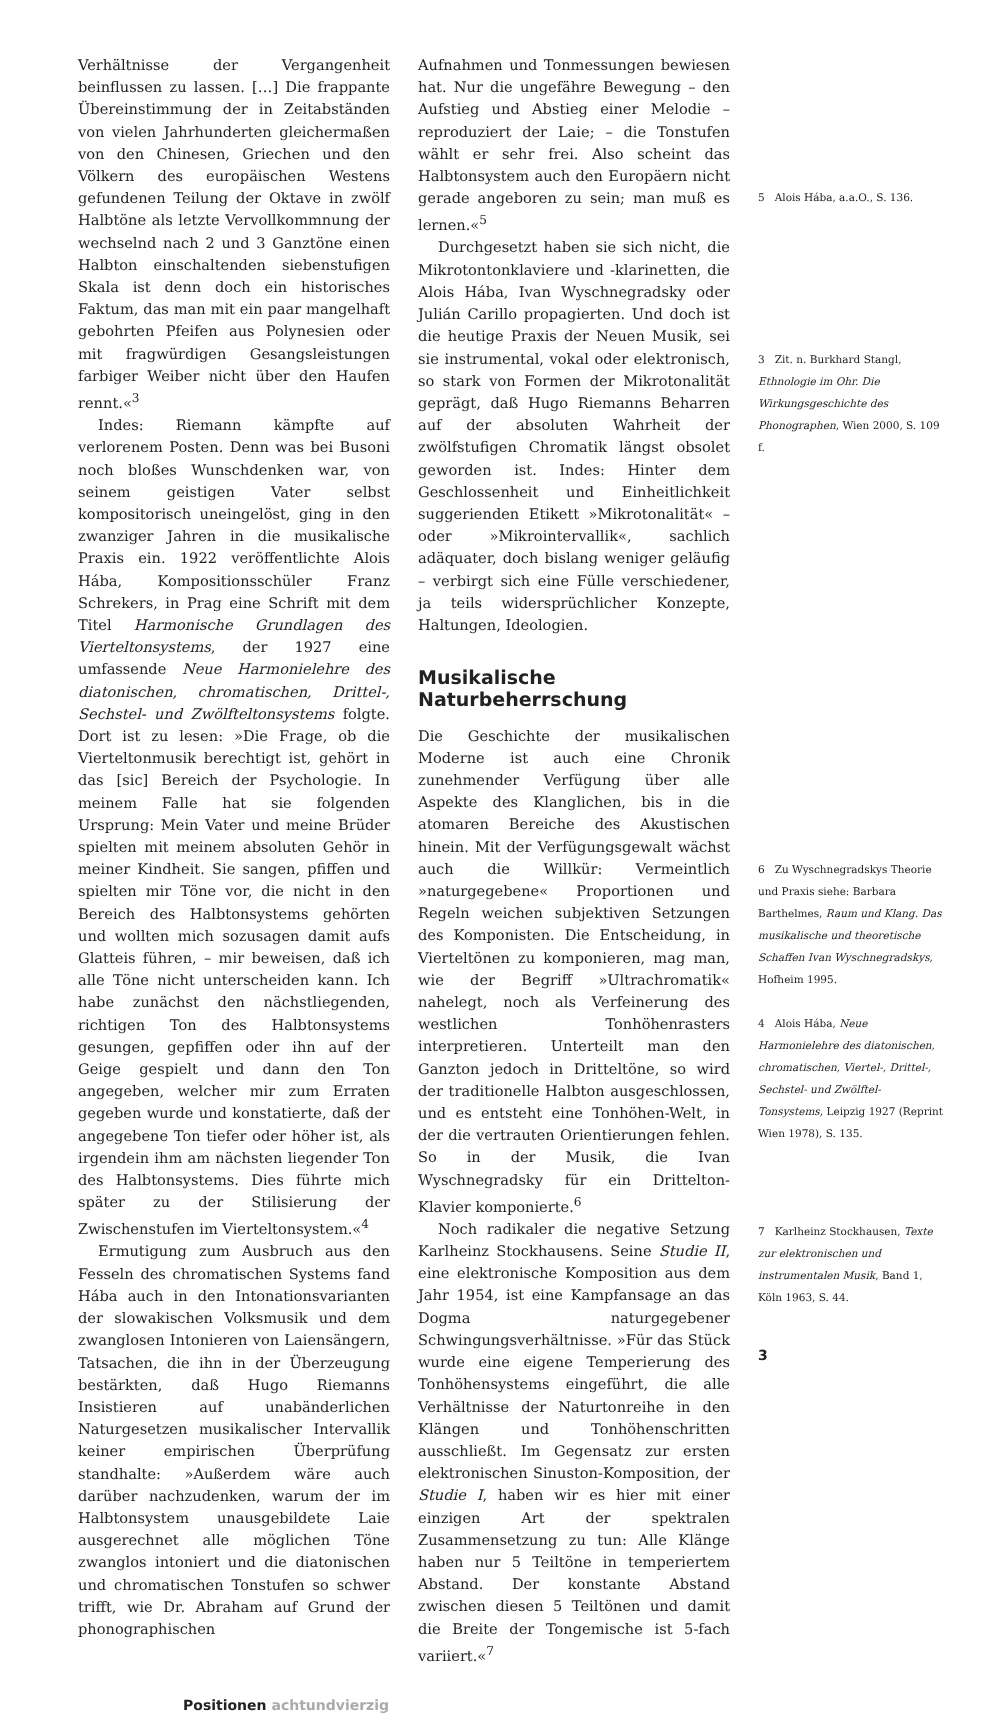Verhältnisse der Vergangenheit beinflussen zu lassen. […] Die frappante Übereinstimmung der in Zeitabständen von vielen Jahrhunderten gleichermaßen von den Chinesen, Griechen und den Völkern des europäischen Westens gefundenen Teilung der Oktave in zwölf Halbtöne als letzte Vervollkommnung der wechselnd nach 2 und 3 Ganztöne einen Halbton einschaltenden siebenstufigen Skala ist denn doch ein historisches Faktum, das man mit ein paar mangelhaft gebohrten Pfeifen aus Polynesien oder mit fragwürdigen Gesangsleistungen farbiger Weiber nicht über den Haufen rennt.«<sup>3</sup>
Indes: Riemann kämpfte auf verlorenem Posten. Denn was bei Busoni noch bloßes Wunschdenken war, von seinem geistigen Vater selbst kompositorisch uneingelöst, ging in den zwanziger Jahren in die musikalische Praxis ein. 1922 veröffentlichte Alois Hába, Kompositionsschüler Franz Schrekers, in Prag eine Schrift mit dem Titel Harmonische Grundlagen des Vierteltonsystems, der 1927 eine umfassende Neue Harmonielehre des diatonischen, chromatischen, Drittel-, Sechstel- und Zwölfteltonsystems folgte. Dort ist zu lesen: »Die Frage, ob die Vierteltonmusik berechtigt ist, gehört in das [sic] Bereich der Psychologie. In meinem Falle hat sie folgenden Ursprung: Mein Vater und meine Brüder spielten mit meinem absoluten Gehör in meiner Kindheit. Sie sangen, pfiffen und spielten mir Töne vor, die nicht in den Bereich des Halbtonsystems gehörten und wollten mich sozusagen damit aufs Glatteis führen, – mir beweisen, daß ich alle Töne nicht unterscheiden kann. Ich habe zunächst den nächstliegenden, richtigen Ton des Halbtonsystems gesungen, gepfiffen oder ihn auf der Geige gespielt und dann den Ton angegeben, welcher mir zum Erraten gegeben wurde und konstatierte, daß der angegebene Ton tiefer oder höher ist, als irgendein ihm am nächsten liegender Ton des Halbtonsystems. Dies führte mich später zu der Stilisierung der Zwischenstufen im Vierteltonsystem.«<sup>4</sup>
Ermutigung zum Ausbruch aus den Fesseln des chromatischen Systems fand Hába auch in den Intonationsvarianten der slowakischen Volksmusik und dem zwanglosen Intonieren von Laiensängern, Tatsachen, die ihn in der Überzeugung bestärkten, daß Hugo Riemanns Insistieren auf unabänderlichen Naturgesetzen musikalischer Intervallik keiner empirischen Überprüfung standhalte: »Außerdem wäre auch darüber nachzudenken, warum der im Halbtonsystem unausgebildete Laie ausgerechnet alle möglichen Töne zwanglos intoniert und die diatonischen und chromatischen Tonstufen so schwer trifft, wie Dr. Abraham auf Grund der phonographischen
Aufnahmen und Tonmessungen bewiesen hat. Nur die ungefähre Bewegung – den Aufstieg und Abstieg einer Melodie – reproduziert der Laie; – die Tonstufen wählt er sehr frei. Also scheint das Halbtonsystem auch den Europäern nicht gerade angeboren zu sein; man muß es lernen.«<sup>5</sup>
Durchgesetzt haben sie sich nicht, die Mikrotontonklaviere und -klarinetten, die Alois Hába, Ivan Wyschnegradsky oder Julián Carillo propagierten. Und doch ist die heutige Praxis der Neuen Musik, sei sie instrumental, vokal oder elektronisch, so stark von Formen der Mikrotonalität geprägt, daß Hugo Riemanns Beharren auf der absoluten Wahrheit der zwölfstufigen Chromatik längst obsolet geworden ist. Indes: Hinter dem Geschlossenheit und Einheitlichkeit suggerienden Etikett »Mikrotonalität« – oder »Mikrointervallik«, sachlich adäquater, doch bislang weniger geläufig – verbirgt sich eine Fülle verschiedener, ja teils widersprüchlicher Konzepte, Haltungen, Ideologien.
Musikalische Naturbeherrschung
Die Geschichte der musikalischen Moderne ist auch eine Chronik zunehmender Verfügung über alle Aspekte des Klanglichen, bis in die atomaren Bereiche des Akustischen hinein. Mit der Verfügungsgewalt wächst auch die Willkür: Vermeintlich »naturgegebene« Proportionen und Regeln weichen subjektiven Setzungen des Komponisten. Die Entscheidung, in Vierteltönen zu komponieren, mag man, wie der Begriff »Ultrachromatik« nahelegt, noch als Verfeinerung des westlichen Tonhöhenrasters interpretieren. Unterteilt man den Ganzton jedoch in Dritteltöne, so wird der traditionelle Halbton ausgeschlossen, und es entsteht eine Tonhöhen-Welt, in der die vertrauten Orientierungen fehlen. So in der Musik, die Ivan Wyschnegradsky für ein Drittelton-Klavier komponierte.<sup>6</sup>
Noch radikaler die negative Setzung Karlheinz Stockhausens. Seine Studie II, eine elektronische Komposition aus dem Jahr 1954, ist eine Kampfansage an das Dogma naturgegebener Schwingungsverhältnisse. »Für das Stück wurde eine eigene Temperierung des Tonhöhensystems eingeführt, die alle Verhältnisse der Naturtonreihe in den Klängen und Tonhöhenschritten ausschließt. Im Gegensatz zur ersten elektronischen Sinuston-Komposition, der Studie I, haben wir es hier mit einer einzigen Art der spektralen Zusammensetzung zu tun: Alle Klänge haben nur 5 Teiltöne in temperiertem Abstand. Der konstante Abstand zwischen diesen 5 Teiltönen und damit die Breite der Tongemische ist 5-fach variiert.«<sup>7</sup>
5 Alois Hába, a.a.O., S. 136.
3 Zit. n. Burkhard Stangl, Ethnologie im Ohr. Die Wirkungsgeschichte des Phonographen, Wien 2000, S. 109 f.
6 Zu Wyschnegradskys Theorie und Praxis siehe: Barbara Barthelmes, Raum und Klang. Das musikalische und theoretische Schaffen Ivan Wyschnegradskys, Hofheim 1995.
4 Alois Hába, Neue Harmonielehre des diatonischen, chromatischen, Viertel-, Drittel-, Sechstel- und Zwölftel-Tonsystems, Leipzig 1927 (Reprint Wien 1978), S. 135.
7 Karlheinz Stockhausen, Texte zur elektronischen und instrumentalen Musik, Band 1, Köln 1963, S. 44.
3
Positionen achtundvierzig